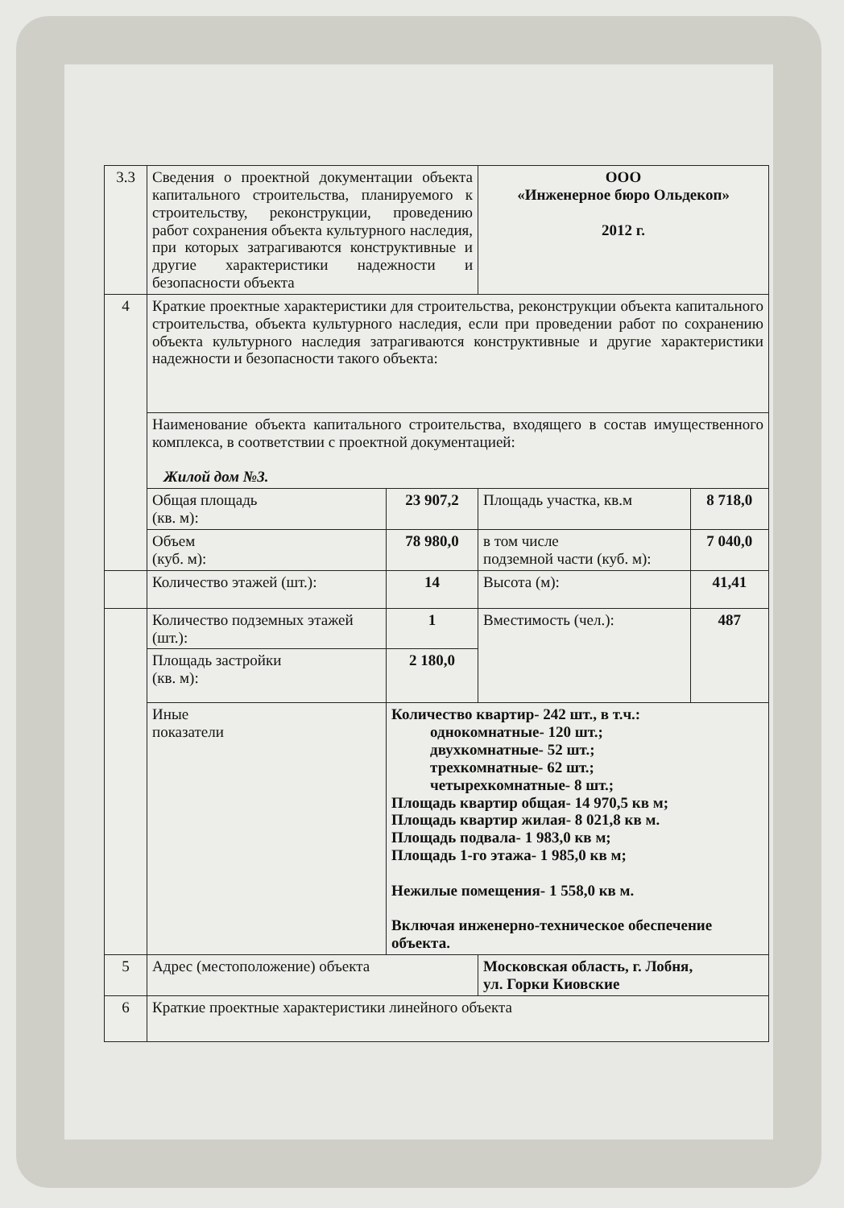| 3.3 | Сведения о проектной документации объекта капитального строительства, планируемого к строительству, реконструкции, проведению работ сохранения объекта культурного наследия, при которых затрагиваются конструктивные и другие характеристики надежности и безопасности объекта | | ООО «Инженерное бюро Ольдекоп» 2012 г. | |
| 4 | Краткие проектные характеристики для строительства, реконструкции объекта капитального строительства, объекта культурного наследия, если при проведении работ по сохранению объекта культурного наследия затрагиваются конструктивные и другие характеристики надежности и безопасности такого объекта: | | | |
| | Наименование объекта капитального строительства, входящего в состав имущественного комплекса, в соответствии с проектной документацией: Жилой дом №3. | | | |
| | Общая площадь (кв. м): | 23 907,2 | Площадь участка, кв.м | 8 718,0 |
| | Объем (куб. м): | 78 980,0 | в том числе подземной части (куб. м): | 7 040,0 |
| | Количество этажей (шт.): | 14 | Высота (м): | 41,41 |
| | Количество подземных этажей (шт.): | 1 | Вместимость (чел.): | 487 |
| | Площадь застройки (кв. м): | 2 180,0 | | |
| | Иные показатели | Количество квартир- 242 шт., в т.ч.: однокомнатные- 120 шт.; двухкомнатные- 52 шт.; трехкомнатные- 62 шт.; четырехкомнатные- 8 шт.; Площадь квартир общая- 14 970,5 кв м; Площадь квартир жилая- 8 021,8 кв м. Площадь подвала- 1 983,0 кв м; Площадь 1-го этажа- 1 985,0 кв м; Нежилые помещения- 1 558,0 кв м. Включая инженерно-техническое обеспечение объекта. | | |
| 5 | Адрес (местоположение) объекта | | Московская область, г. Лобня, ул. Горки Киовские | |
| 6 | Краткие проектные характеристики линейного объекта | | | |